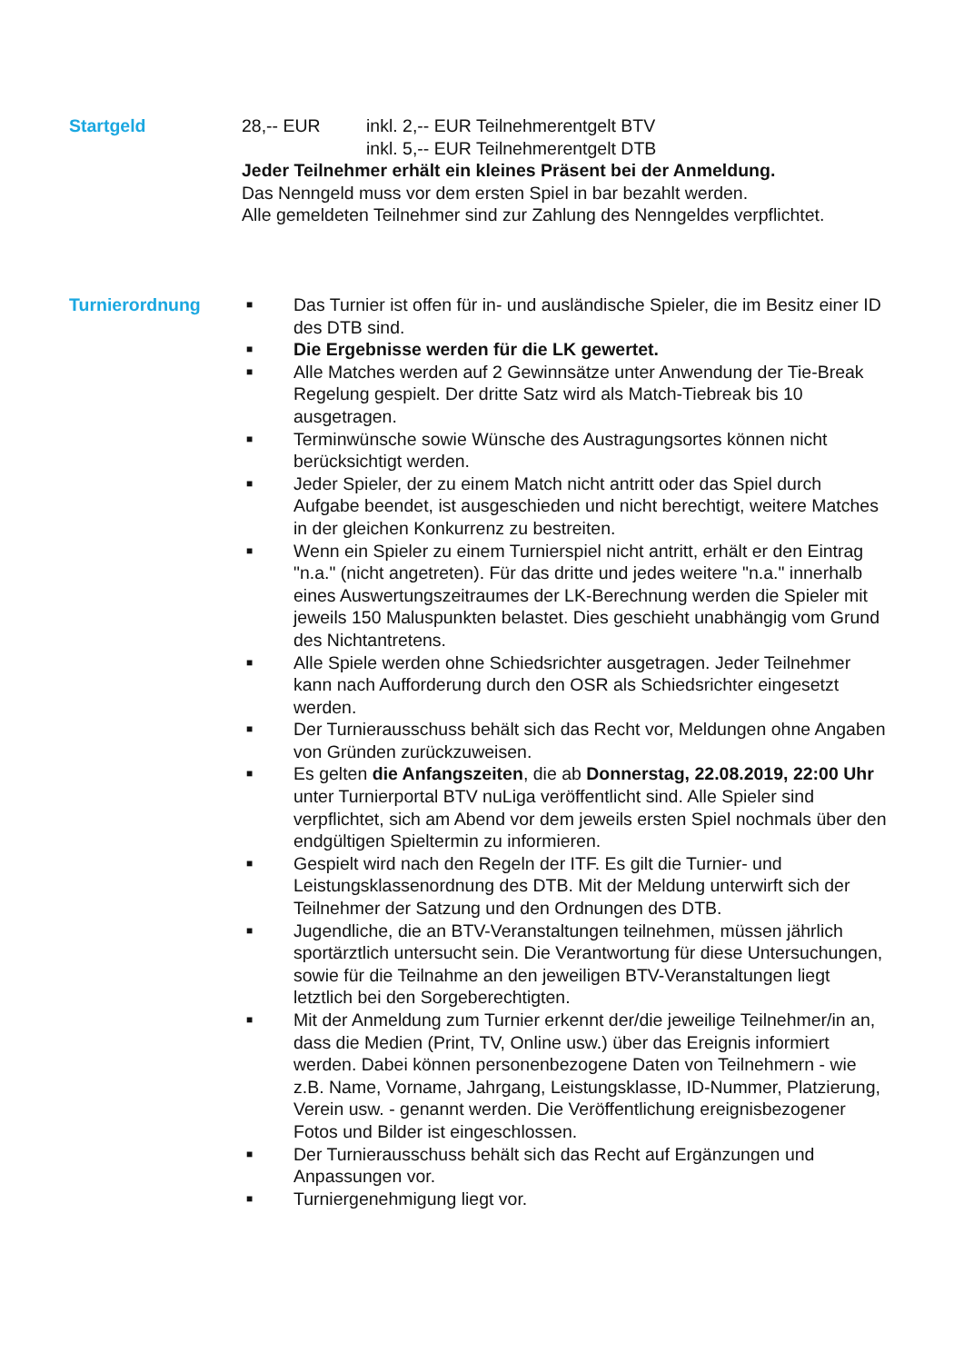Startgeld 28,-- EUR inkl. 2,-- EUR Teilnehmerentgelt BTV
inkl. 5,-- EUR Teilnehmerentgelt DTB
Jeder Teilnehmer erhält ein kleines Präsent bei der Anmeldung.
Das Nenngeld muss vor dem ersten Spiel in bar bezahlt werden.
Alle gemeldeten Teilnehmer sind zur Zahlung des Nenngeldes verpflichtet.
Turnierordnung
■ Das Turnier ist offen für in- und ausländische Spieler, die im Besitz einer ID des DTB sind.
■ Die Ergebnisse werden für die LK gewertet.
■ Alle Matches werden auf 2 Gewinnsätze unter Anwendung der Tie-Break Regelung gespielt. Der dritte Satz wird als Match-Tiebreak bis 10 ausgetragen.
■ Terminwünsche sowie Wünsche des Austragungsortes können nicht berücksichtigt werden.
■ Jeder Spieler, der zu einem Match nicht antritt oder das Spiel durch Aufgabe beendet, ist ausgeschieden und nicht berechtigt, weitere Matches in der gleichen Konkurrenz zu bestreiten.
■ Wenn ein Spieler zu einem Turnierspiel nicht antritt, erhält er den Eintrag "n.a." (nicht angetreten). Für das dritte und jedes weitere "n.a." innerhalb eines Auswertungszeitraumes der LK-Berechnung werden die Spieler mit jeweils 150 Maluspunkten belastet. Dies geschieht unabhängig vom Grund des Nichtantretens.
■ Alle Spiele werden ohne Schiedsrichter ausgetragen. Jeder Teilnehmer kann nach Aufforderung durch den OSR als Schiedsrichter eingesetzt werden.
■ Der Turnierausschuss behält sich das Recht vor, Meldungen ohne Angaben von Gründen zurückzuweisen.
■ Es gelten die Anfangszeiten, die ab Donnerstag, 22.08.2019, 22:00 Uhr unter Turnierportal BTV nuLiga veröffentlicht sind. Alle Spieler sind verpflichtet, sich am Abend vor dem jeweils ersten Spiel nochmals über den endgültigen Spieltermin zu informieren.
■ Gespielt wird nach den Regeln der ITF. Es gilt die Turnier- und Leistungsklassenordnung des DTB. Mit der Meldung unterwirft sich der Teilnehmer der Satzung und den Ordnungen des DTB.
■ Jugendliche, die an BTV-Veranstaltungen teilnehmen, müssen jährlich sportärztlich untersucht sein. Die Verantwortung für diese Untersuchungen, sowie für die Teilnahme an den jeweiligen BTV-Veranstaltungen liegt letztlich bei den Sorgeberechtigten.
■ Mit der Anmeldung zum Turnier erkennt der/die jeweilige Teilnehmer/in an, dass die Medien (Print, TV, Online usw.) über das Ereignis informiert werden. Dabei können personenbezogene Daten von Teilnehmern - wie z.B. Name, Vorname, Jahrgang, Leistungsklasse, ID-Nummer, Platzierung, Verein usw. - genannt werden. Die Veröffentlichung ereignisbezogener Fotos und Bilder ist eingeschlossen.
■ Der Turnierausschuss behält sich das Recht auf Ergänzungen und Anpassungen vor.
■ Turniergenehmigung liegt vor.